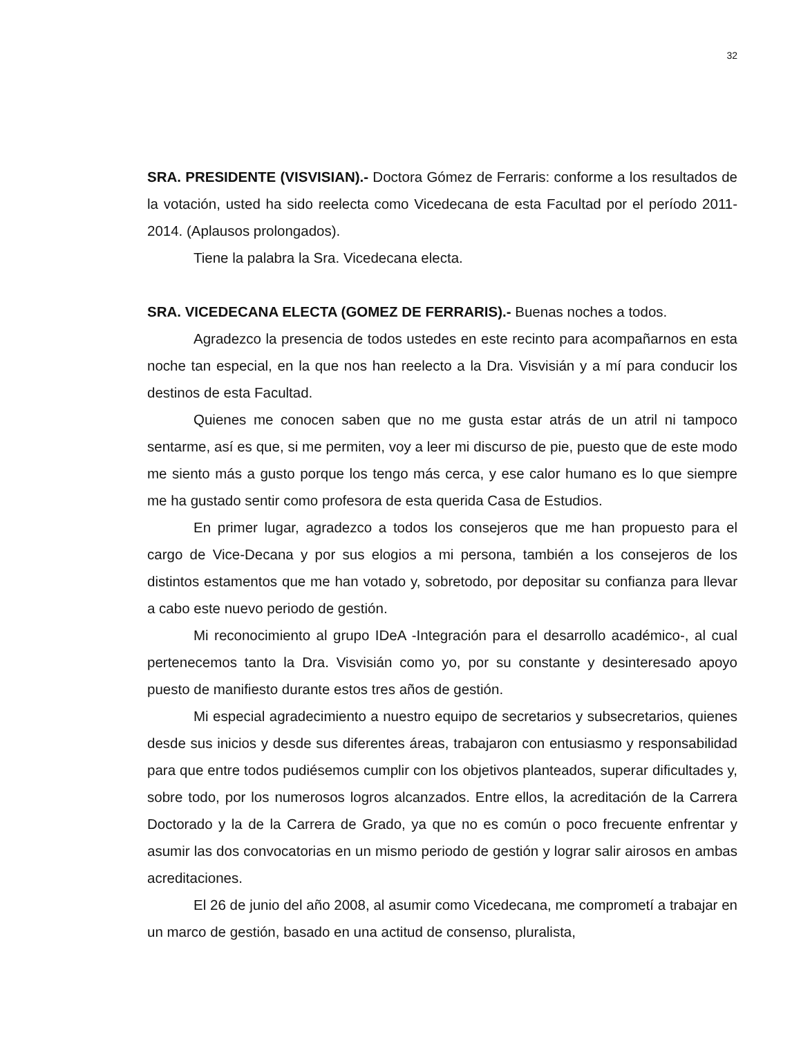32
SRA. PRESIDENTE (VISVISIAN).- Doctora Gómez de Ferraris: conforme a los resultados de la votación, usted ha sido reelecta como Vicedecana de esta Facultad por el período 2011-2014. (Aplausos prolongados).
Tiene la palabra la Sra. Vicedecana electa.
SRA. VICEDECANA ELECTA (GOMEZ DE FERRARIS).- Buenas noches a todos.
Agradezco la presencia de todos ustedes en este recinto para acompañarnos en esta noche tan especial, en la que nos han reelecto a la Dra. Visvisián y a mí para conducir los destinos de esta Facultad.
Quienes me conocen saben que no me gusta estar atrás de un atril ni tampoco sentarme, así es que, si me permiten, voy a leer mi discurso de pie, puesto que de este modo me siento más a gusto porque los tengo más cerca, y ese calor humano es lo que siempre me ha gustado sentir como profesora de esta querida Casa de Estudios.
En primer lugar, agradezco a todos los consejeros que me han propuesto para el cargo de Vice-Decana y por sus elogios a mi persona, también a los consejeros de los distintos estamentos que me han votado y, sobretodo, por depositar su confianza para llevar a cabo este nuevo periodo de gestión.
Mi reconocimiento al grupo IDeA -Integración para el desarrollo académico-, al cual pertenecemos tanto la Dra. Visvisián como yo, por su constante y desinteresado apoyo puesto de manifiesto durante estos tres años de gestión.
Mi especial agradecimiento a nuestro equipo de secretarios y subsecretarios, quienes desde sus inicios y desde sus diferentes áreas, trabajaron con entusiasmo y responsabilidad para que entre todos pudiésemos cumplir con los objetivos planteados, superar dificultades y, sobre todo, por los numerosos logros alcanzados. Entre ellos, la acreditación de la Carrera Doctorado y la de la Carrera de Grado, ya que no es común o poco frecuente enfrentar y asumir las dos convocatorias en un mismo periodo de gestión y lograr salir airosos en ambas acreditaciones.
El 26 de junio del año 2008, al asumir como Vicedecana, me comprometí a trabajar en un marco de gestión, basado en una actitud de consenso, pluralista,